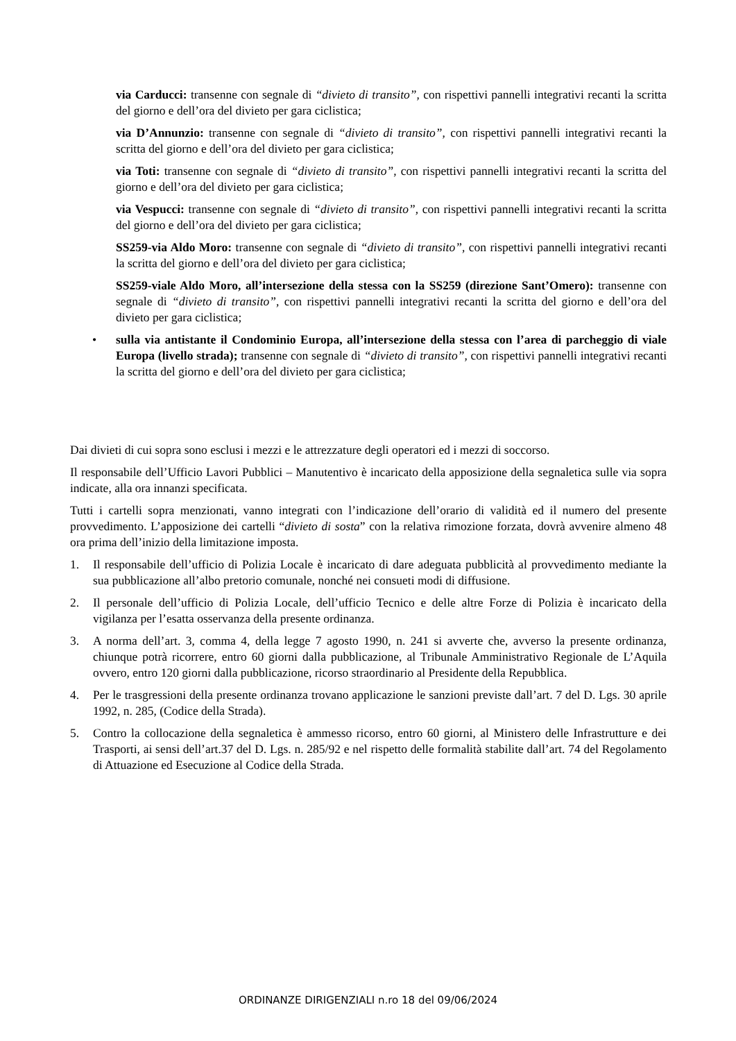via Carducci: transenne con segnale di “divieto di transito”, con rispettivi pannelli integrativi recanti la scritta del giorno e dell’ora del divieto per gara ciclistica;
via D’Annunzio: transenne con segnale di “divieto di transito”, con rispettivi pannelli integrativi recanti la scritta del giorno e dell’ora del divieto per gara ciclistica;
via Toti: transenne con segnale di “divieto di transito”, con rispettivi pannelli integrativi recanti la scritta del giorno e dell’ora del divieto per gara ciclistica;
via Vespucci: transenne con segnale di “divieto di transito”, con rispettivi pannelli integrativi recanti la scritta del giorno e dell’ora del divieto per gara ciclistica;
SS259-via Aldo Moro: transenne con segnale di “divieto di transito”, con rispettivi pannelli integrativi recanti la scritta del giorno e dell’ora del divieto per gara ciclistica;
SS259-viale Aldo Moro, all’intersezione della stessa con la SS259 (direzione Sant’Omero): transenne con segnale di “divieto di transito”, con rispettivi pannelli integrativi recanti la scritta del giorno e dell’ora del divieto per gara ciclistica;
• sulla via antistante il Condominio Europa, all’intersezione della stessa con l’area di parcheggio di viale Europa (livello strada); transenne con segnale di “divieto di transito”, con rispettivi pannelli integrativi recanti la scritta del giorno e dell’ora del divieto per gara ciclistica;
Dai divieti di cui sopra sono esclusi i mezzi e le attrezzature degli operatori ed i mezzi di soccorso.
Il responsabile dell’Ufficio Lavori Pubblici – Manutentivo è incaricato della apposizione della segnaletica sulle via sopra indicate, alla ora innanzi specificata.
Tutti i cartelli sopra menzionati, vanno integrati con l’indicazione dell’orario di validità ed il numero del presente provvedimento. L’apposizione dei cartelli “divieto di sosta” con la relativa rimozione forzata, dovrà avvenire almeno 48 ora prima dell’inizio della limitazione imposta.
1. Il responsabile dell’ufficio di Polizia Locale è incaricato di dare adeguata pubblicità al provvedimento mediante la sua pubblicazione all’albo pretorio comunale, nonché nei consueti modi di diffusione.
2. Il personale dell’ufficio di Polizia Locale, dell’ufficio Tecnico e delle altre Forze di Polizia è incaricato della vigilanza per l’esatta osservanza della presente ordinanza.
3. A norma dell’art. 3, comma 4, della legge 7 agosto 1990, n. 241 si avverte che, avverso la presente ordinanza, chiunque potrà ricorrere, entro 60 giorni dalla pubblicazione, al Tribunale Amministrativo Regionale de L’Aquila ovvero, entro 120 giorni dalla pubblicazione, ricorso straordinario al Presidente della Repubblica.
4. Per le trasgressioni della presente ordinanza trovano applicazione le sanzioni previste dall’art. 7 del D. Lgs. 30 aprile 1992, n. 285, (Codice della Strada).
5. Contro la collocazione della segnaletica è ammesso ricorso, entro 60 giorni, al Ministero delle Infrastrutture e dei Trasporti, ai sensi dell’art.37 del D. Lgs. n. 285/92 e nel rispetto delle formalità stabilite dall’art. 74 del Regolamento di Attuazione ed Esecuzione al Codice della Strada.
ORDINANZE DIRIGENZIALI n.ro 18 del 09/06/2024